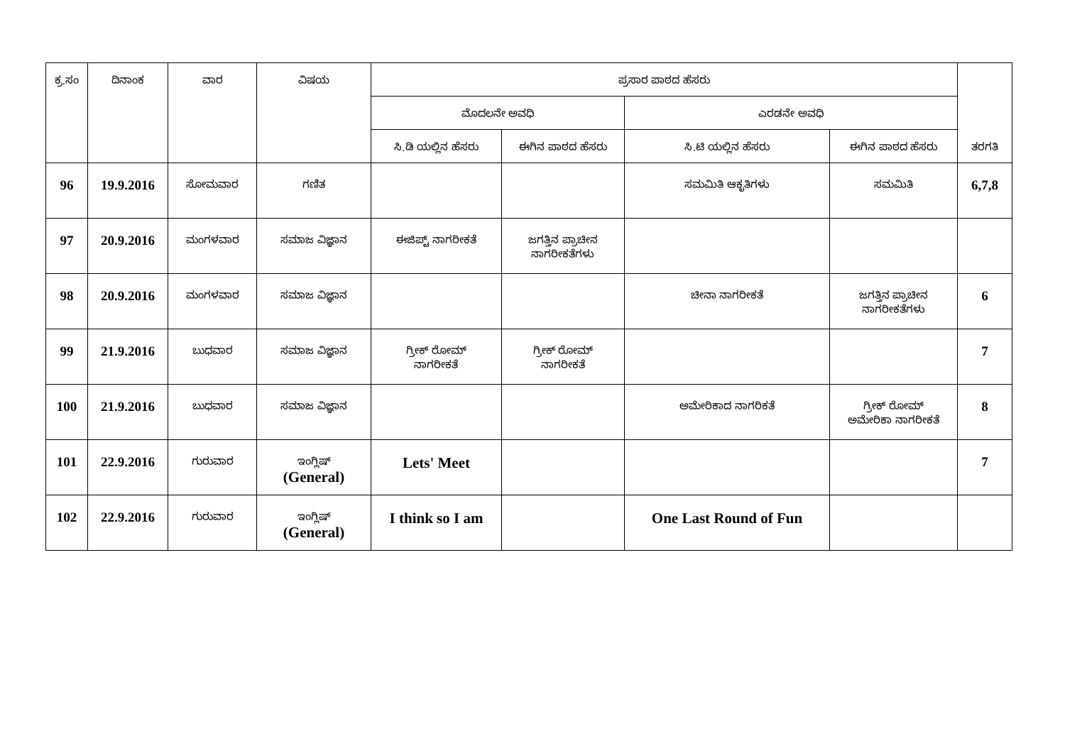| ಕ್ರ.ಸಂ | ದಿನಾಂಕ | ವಾರ | ವಿಷಯ | ಪ್ರಸಾರ ಪಾಠದ ಹೆಸರು | | | | ತರಗತಿ |
| --- | --- | --- | --- | --- | --- | --- | --- | --- |
| | | | | ಮೊದಲನೇ ಅವಧಿ | | ಎರಡನೇ ಅವಧಿ | | |
| | | | | ಸಿ.ಡಿ ಯಲ್ಲಿನ ಹೆಸರು | ಈಗಿನ ಪಾಠದ ಹೆಸರು | ಸಿ.ಟಿ ಯಲ್ಲಿನ ಹೆಸರು | ಈಗಿನ ಪಾಠದ ಹೆಸರು | |
| 96 | 19.9.2016 | ಸೋಮವಾರ | ಗಣಿತ | | | ಸಮಮಿತಿ ಆಕೃತಿಗಳು | ಸಮಮಿತಿ | 6,7,8 |
| 97 | 20.9.2016 | ಮಂಗಳವಾರ | ಸಮಾಜ ವಿಜ್ಞಾನ | ಈಜಿಪ್ಟ್ ನಾಗರೀಕತೆ | ಜಗತ್ತಿನ ಪ್ರಾಚೀನ ನಾಗರೀಕತೆಗಳು | | | |
| 98 | 20.9.2016 | ಮಂಗಳವಾರ | ಸಮಾಜ ವಿಜ್ಞಾನ | | | ಚೀನಾ ನಾಗರೀಕತೆ | ಜಗತ್ತಿನ ಪ್ರಾಚೀನ ನಾಗರೀಕತೆಗಳು | 6 |
| 99 | 21.9.2016 | ಬುಧವಾರ | ಸಮಾಜ ವಿಜ್ಞಾನ | ಗ್ರೀಕ್ ರೋಮ್ ನಾಗರೀಕತೆ | ಗ್ರೀಕ್ ರೋಮ್ ನಾಗರೀಕತೆ | | | 7 |
| 100 | 21.9.2016 | ಬುಧವಾರ | ಸಮಾಜ ವಿಜ್ಞಾನ | | | ಅಮೇರಿಕಾದ ನಾಗರಿಕತೆ | ಗ್ರೀಕ್ ರೋಮ್ ಅಮೇರಿಕಾ ನಾಗರೀಕತೆ | 8 |
| 101 | 22.9.2016 | ಗುರುವಾರ | ಇಂಗ್ಲಿಷ್ (General) | Lets' Meet | | | | 7 |
| 102 | 22.9.2016 | ಗುರುವಾರ | ಇಂಗ್ಲಿಷ್ (General) | I think so I am | | One Last Round of Fun | | |